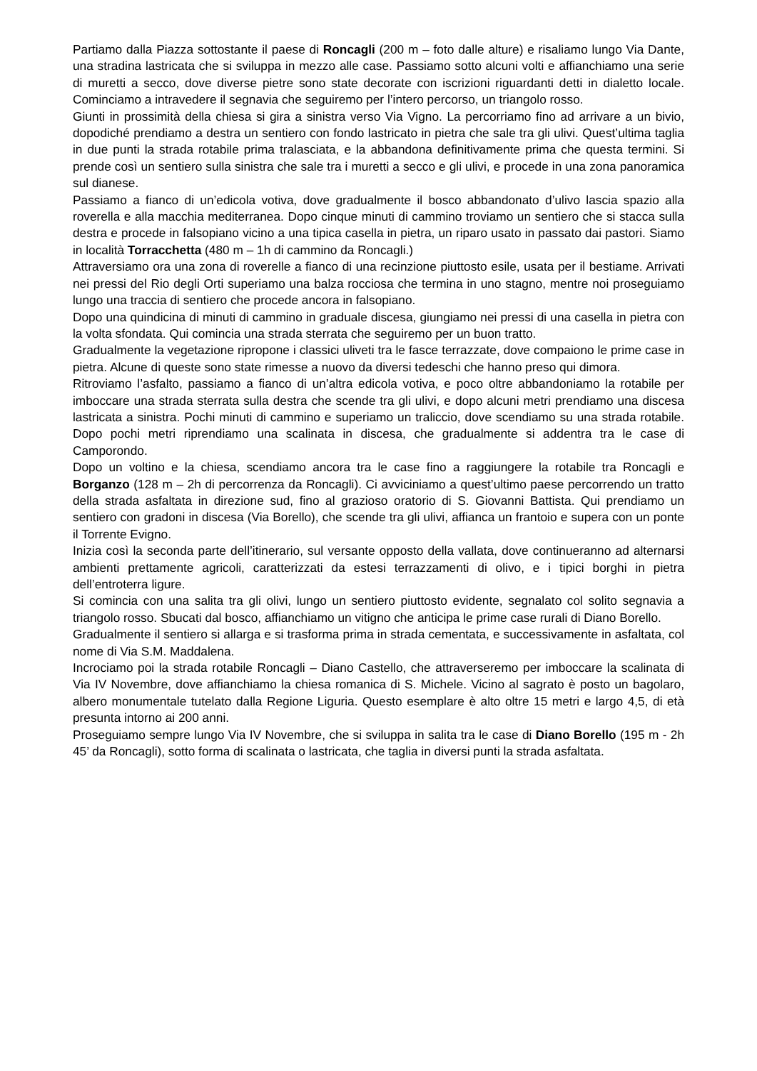Partiamo dalla Piazza sottostante il paese di Roncagli (200 m – foto dalle alture) e risaliamo lungo Via Dante, una stradina lastricata che si sviluppa in mezzo alle case. Passiamo sotto alcuni volti e affianchiamo una serie di muretti a secco, dove diverse pietre sono state decorate con iscrizioni riguardanti detti in dialetto locale. Cominciamo a intravedere il segnavia che seguiremo per l’intero percorso, un triangolo rosso.
Giunti in prossimità della chiesa si gira a sinistra verso Via Vigno. La percorriamo fino ad arrivare a un bivio, dopodiché prendiamo a destra un sentiero con fondo lastricato in pietra che sale tra gli ulivi. Quest’ultima taglia in due punti la strada rotabile prima tralasciata, e la abbandona definitivamente prima che questa termini. Si prende così un sentiero sulla sinistra che sale tra i muretti a secco e gli ulivi, e procede in una zona panoramica sul dianese.
Passiamo a fianco di un’edicola votiva, dove gradualmente il bosco abbandonato d’ulivo lascia spazio alla roverella e alla macchia mediterranea. Dopo cinque minuti di cammino troviamo un sentiero che si stacca sulla destra e procede in falsopiano vicino a una tipica casella in pietra, un riparo usato in passato dai pastori. Siamo in località Torracchetta (480 m – 1h di cammino da Roncagli.)
Attraversiamo ora una zona di roverelle a fianco di una recinzione piuttosto esile, usata per il bestiame. Arrivati nei pressi del Rio degli Orti superiamo una balza rocciosa che termina in uno stagno, mentre noi proseguiamo lungo una traccia di sentiero che procede ancora in falsopiano.
Dopo una quindicina di minuti di cammino in graduale discesa, giungiamo nei pressi di una casella in pietra con la volta sfondata. Qui comincia una strada sterrata che seguiremo per un buon tratto.
Gradualmente la vegetazione ripropone i classici uliveti tra le fasce terrazzate, dove compaiono le prime case in pietra. Alcune di queste sono state rimesse a nuovo da diversi tedeschi che hanno preso qui dimora.
Ritroviamo l’asfalto, passiamo a fianco di un’altra edicola votiva, e poco oltre abbandoniamo la rotabile per imboccare una strada sterrata sulla destra che scende tra gli ulivi, e dopo alcuni metri prendiamo una discesa lastricata a sinistra. Pochi minuti di cammino e superiamo un traliccio, dove scendiamo su una strada rotabile. Dopo pochi metri riprendiamo una scalinata in discesa, che gradualmente si addentra tra le case di Camporondo.
Dopo un voltino e la chiesa, scendiamo ancora tra le case fino a raggiungere la rotabile tra Roncagli e Borganzo (128 m – 2h di percorrenza da Roncagli). Ci avviciniamo a quest’ultimo paese percorrendo un tratto della strada asfaltata in direzione sud, fino al grazioso oratorio di S. Giovanni Battista. Qui prendiamo un sentiero con gradoni in discesa (Via Borello), che scende tra gli ulivi, affianca un frantoio e supera con un ponte il Torrente Evigno.
Inizia così la seconda parte dell’itinerario, sul versante opposto della vallata, dove continueranno ad alternarsi ambienti prettamente agricoli, caratterizzati da estesi terrazzamenti di olivo, e i tipici borghi in pietra dell’entroterra ligure.
Si comincia con una salita tra gli olivi, lungo un sentiero piuttosto evidente, segnalato col solito segnavia a triangolo rosso. Sbucati dal bosco, affianchiamo un vitigno che anticipa le prime case rurali di Diano Borello.
Gradualmente il sentiero si allarga e si trasforma prima in strada cementata, e successivamente in asfaltata, col nome di Via S.M. Maddalena.
Incrociamo poi la strada rotabile Roncagli – Diano Castello, che attraverseremo per imboccare la scalinata di Via IV Novembre, dove affianchiamo la chiesa romanica di S. Michele. Vicino al sagrato è posto un bagolaro, albero monumentale tutelato dalla Regione Liguria. Questo esemplare è alto oltre 15 metri e largo 4,5, di età presunta intorno ai 200 anni.
Proseguiamo sempre lungo Via IV Novembre, che si sviluppa in salita tra le case di Diano Borello (195 m - 2h 45’ da Roncagli), sotto forma di scalinata o lastricata, che taglia in diversi punti la strada asfaltata.